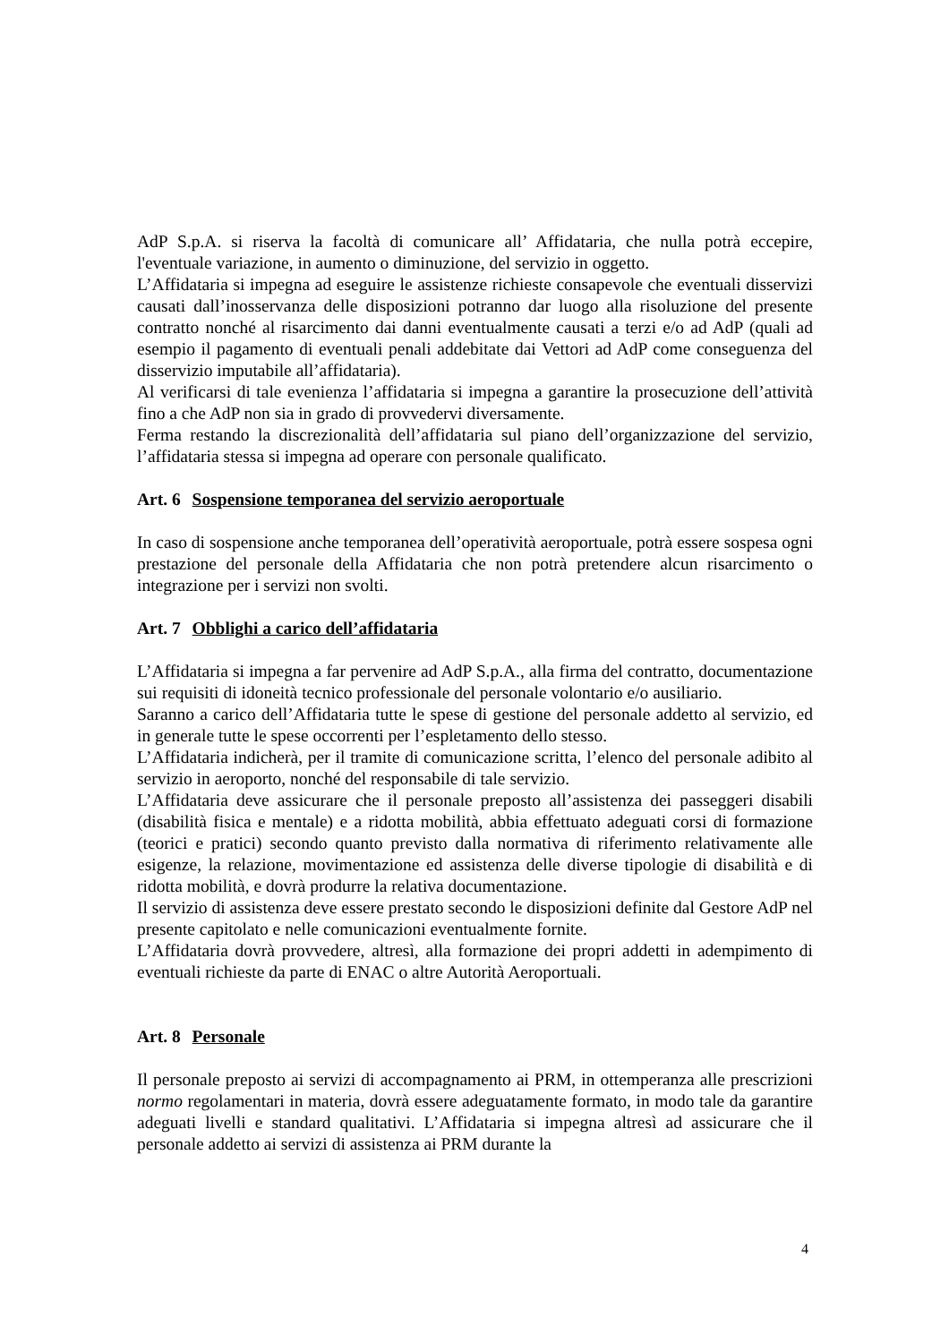AdP S.p.A. si riserva la facoltà di comunicare all’ Affidataria, che nulla potrà eccepire, l'eventuale variazione, in aumento o diminuzione, del servizio in oggetto.
L’Affidataria si impegna ad eseguire le assistenze richieste consapevole che eventuali disservizi causati dall’inosservanza delle disposizioni potranno dar luogo alla risoluzione del presente contratto nonché al risarcimento dai danni eventualmente causati a terzi e/o ad AdP (quali ad esempio il pagamento di eventuali penali addebitate dai Vettori ad AdP come conseguenza del disservizio imputabile all’affidataria).
Al verificarsi di tale evenienza l’affidataria si impegna a garantire la prosecuzione dell’attività fino a che AdP non sia in grado di provvedervi diversamente.
Ferma restando la discrezionalità dell’affidataria sul piano dell’organizzazione del servizio, l’affidataria stessa si impegna ad operare con personale qualificato.
Art. 6 Sospensione temporanea del servizio aeroportuale
In caso di sospensione anche temporanea dell’operatività aeroportuale, potrà essere sospesa ogni prestazione del personale della Affidataria che non potrà pretendere alcun risarcimento o integrazione per i servizi non svolti.
Art. 7 Obblighi a carico dell’affidataria
L’Affidataria si impegna a far pervenire ad AdP S.p.A., alla firma del contratto, documentazione sui requisiti di idoneità tecnico professionale del personale volontario e/o ausiliario.
Saranno a carico dell’Affidataria tutte le spese di gestione del personale addetto al servizio, ed in generale tutte le spese occorrenti per l’espletamento dello stesso.
L’Affidataria indicherà, per il tramite di comunicazione scritta, l’elenco del personale adibito al servizio in aeroporto, nonché del responsabile di tale servizio.
L’Affidataria deve assicurare che il personale preposto all’assistenza dei passeggeri disabili (disabilità fisica e mentale) e a ridotta mobilità, abbia effettuato adeguati corsi di formazione (teorici e pratici) secondo quanto previsto dalla normativa di riferimento relativamente alle esigenze, la relazione, movimentazione ed assistenza delle diverse tipologie di disabilità e di ridotta mobilità, e dovrà produrre la relativa documentazione.
Il servizio di assistenza deve essere prestato secondo le disposizioni definite dal Gestore AdP nel presente capitolato e nelle comunicazioni eventualmente fornite.
L’Affidataria dovrà provvedere, altresì, alla formazione dei propri addetti in adempimento di eventuali richieste da parte di ENAC o altre Autorità Aeroportuali.
Art. 8 Personale
Il personale preposto ai servizi di accompagnamento ai PRM, in ottemperanza alle prescrizioni normo regolamentari in materia, dovrà essere adeguatamente formato, in modo tale da garantire adeguati livelli e standard qualitativi. L’Affidataria si impegna altresì ad assicurare che il personale addetto ai servizi di assistenza ai PRM durante la
4